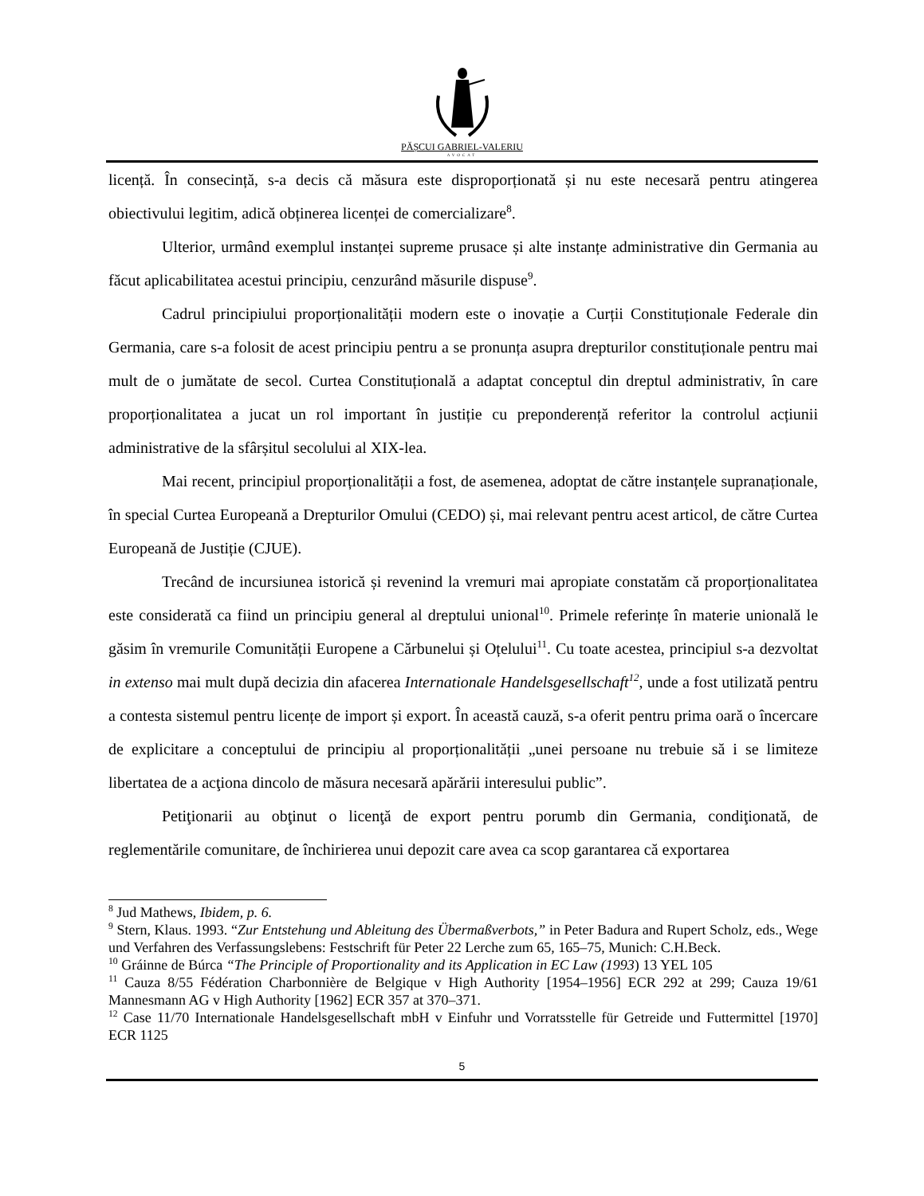PĂȘCUI GABRIEL-VALERIU
AVOCAT
licență. În consecință, s-a decis că măsura este disproporționată și nu este necesară pentru atingerea obiectivului legitim, adică obținerea licenței de comercializare<sup>8</sup>.
Ulterior, urmând exemplul instanței supreme prusace și alte instanțe administrative din Germania au făcut aplicabilitatea acestui principiu, cenzurând măsurile dispuse<sup>9</sup>.
Cadrul principiului proporționalității modern este o inovație a Curții Constituționale Federale din Germania, care s-a folosit de acest principiu pentru a se pronunța asupra drepturilor constituționale pentru mai mult de o jumătate de secol. Curtea Constituțională a adaptat conceptul din dreptul administrativ, în care proporționalitatea a jucat un rol important în justiție cu preponderență referitor la controlul acțiunii administrative de la sfârșitul secolului al XIX-lea.
Mai recent, principiul proporționalității a fost, de asemenea, adoptat de către instanțele supranaționale, în special Curtea Europeană a Drepturilor Omului (CEDO) și, mai relevant pentru acest articol, de către Curtea Europeană de Justiție (CJUE).
Trecând de incursiunea istorică și revenind la vremuri mai apropiate constatăm că proporționalitatea este considerată ca fiind un principiu general al dreptului unional<sup>10</sup>. Primele referințe în materie unională le găsim în vremurile Comunității Europene a Cărbunelui și Oțelului<sup>11</sup>. Cu toate acestea, principiul s-a dezvoltat in extenso mai mult după decizia din afacerea Internationale Handelsgesellschaft<sup>12</sup>, unde a fost utilizată pentru a contesta sistemul pentru licențe de import și export. În această cauză, s-a oferit pentru prima oară o încercare de explicitare a conceptului de principiu al proporționalității „unei persoane nu trebuie să i se limiteze libertatea de a acţiona dincolo de măsura necesară apărării interesului public”.
Petiţionarii au obţinut o licenţă de export pentru porumb din Germania, condiţionată, de reglementările comunitare, de închirierea unui depozit care avea ca scop garantarea că exportarea
<sup>8</sup> Jud Mathews, Ibidem, p. 6.
<sup>9</sup> Stern, Klaus. 1993. “Zur Entstehung und Ableitung des Übermaßverbots,” in Peter Badura and Rupert Scholz, eds., Wege und Verfahren des Verfassungslebens: Festschrift für Peter 22 Lerche zum 65, 165–75, Munich: C.H.Beck.
<sup>10</sup> Gráinne de Búrca “The Principle of Proportionality and its Application in EC Law (1993) 13 YEL 105
<sup>11</sup> Cauza 8/55 Fédération Charbonnière de Belgique v High Authority [1954–1956] ECR 292 at 299; Cauza 19/61 Mannesmann AG v High Authority [1962] ECR 357 at 370–371.
<sup>12</sup> Case 11/70 Internationale Handelsgesellschaft mbH v Einfuhr und Vorratsstelle für Getreide und Futtermittel [1970] ECR 1125
5